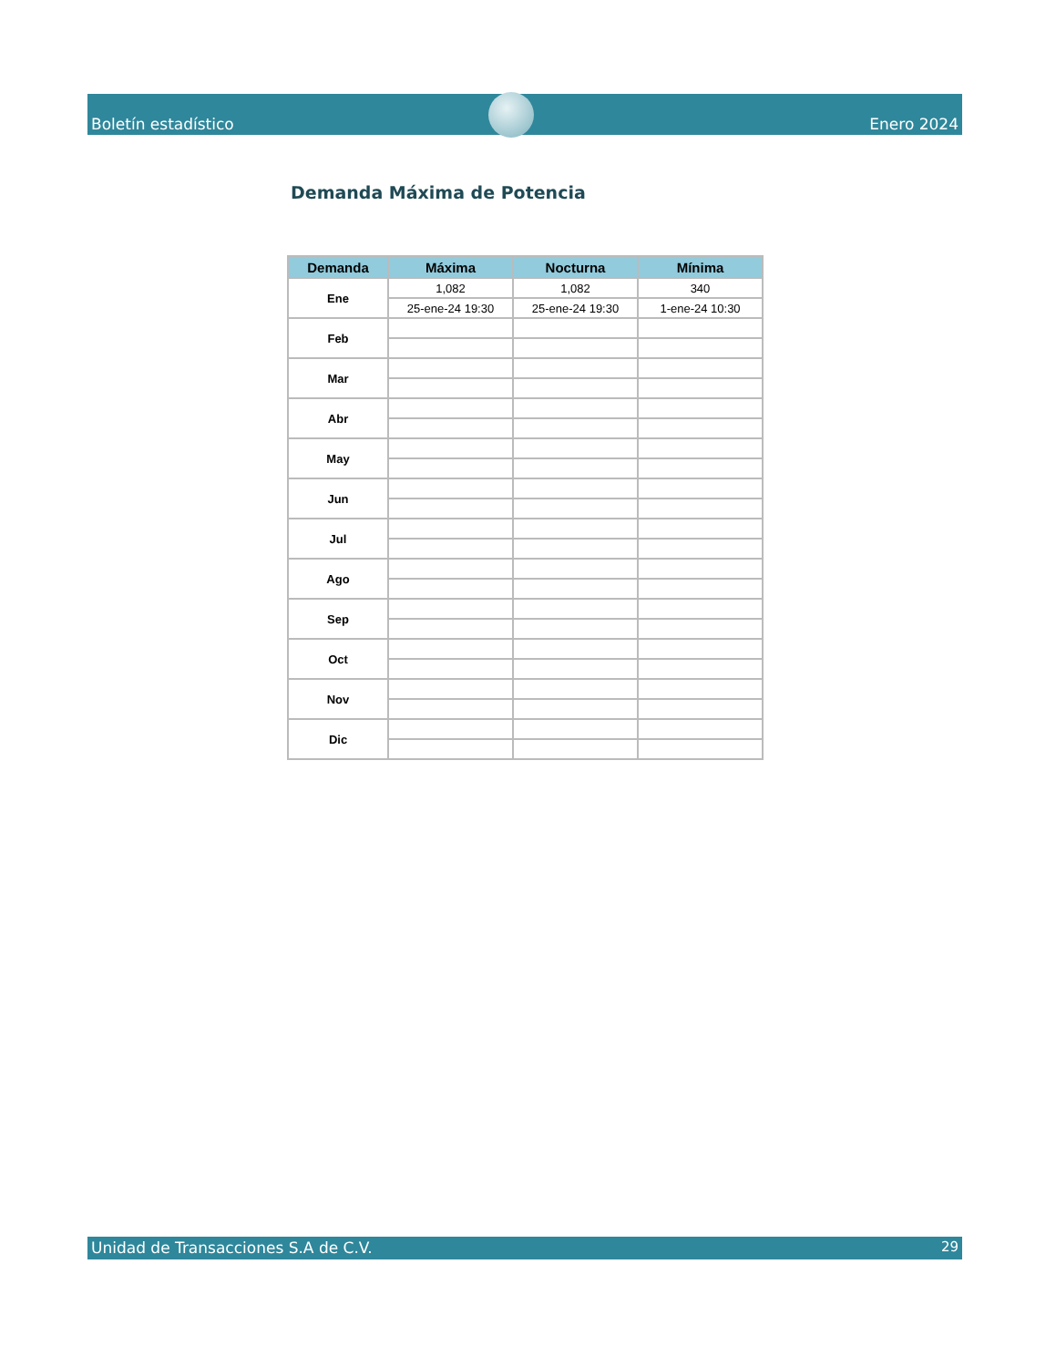Boletín estadístico Enero 2024
Demanda Máxima de Potencia
| Demanda | Máxima | Nocturna | Mínima |
| --- | --- | --- | --- |
| Ene | 1,082 | 1,082 | 340 |
| | 25-ene-24 19:30 | 25-ene-24 19:30 | 1-ene-24 10:30 |
| Feb | | | |
| Mar | | | |
| Abr | | | |
| May | | | |
| Jun | | | |
| Jul | | | |
| Ago | | | |
| Sep | | | |
| Oct | | | |
| Nov | | | |
| Dic | | | |
Unidad de Transacciones S.A de C.V. 29